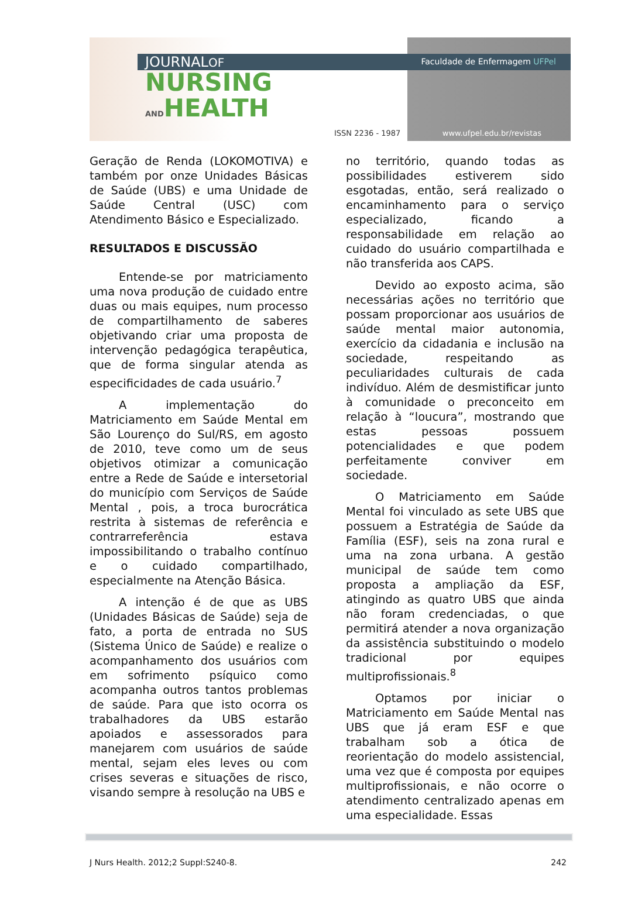JOURNALOF
NURSING
ANDHEALTH
Faculdade de Enfermagem UFPel
ISSN 2236 - 1987 www.ufpel.edu.br/revistas
Geração de Renda (LOKOMOTIVA) e também por onze Unidades Básicas de Saúde (UBS) e uma Unidade de Saúde Central (USC) com Atendimento Básico e Especializado.
RESULTADOS E DISCUSSÃO
Entende-se por matriciamento uma nova produção de cuidado entre duas ou mais equipes, num processo de compartilhamento de saberes objetivando criar uma proposta de intervenção pedagógica terapêutica, que de forma singular atenda as especificidades de cada usuário.<sup>7</sup>
A implementação do Matriciamento em Saúde Mental em São Lourenço do Sul/RS, em agosto de 2010, teve como um de seus objetivos otimizar a comunicação entre a Rede de Saúde e intersetorial do município com Serviços de Saúde Mental , pois, a troca burocrática restrita à sistemas de referência e contrarreferência estava impossibilitando o trabalho contínuo e o cuidado compartilhado, especialmente na Atenção Básica.
A intenção é de que as UBS (Unidades Básicas de Saúde) seja de fato, a porta de entrada no SUS (Sistema Único de Saúde) e realize o acompanhamento dos usuários com em sofrimento psíquico como acompanha outros tantos problemas de saúde. Para que isto ocorra os trabalhadores da UBS estarão apoiados e assessorados para manejarem com usuários de saúde mental, sejam eles leves ou com crises severas e situações de risco, visando sempre à resolução na UBS e
no território, quando todas as possibilidades estiverem sido esgotadas, então, será realizado o encaminhamento para o serviço especializado, ficando a responsabilidade em relação ao cuidado do usuário compartilhada e não transferida aos CAPS.
Devido ao exposto acima, são necessárias ações no território que possam proporcionar aos usuários de saúde mental maior autonomia, exercício da cidadania e inclusão na sociedade, respeitando as peculiaridades culturais de cada indivíduo. Além de desmistificar junto à comunidade o preconceito em relação à “loucura”, mostrando que estas pessoas possuem potencialidades e que podem perfeitamente conviver em sociedade.
O Matriciamento em Saúde Mental foi vinculado as sete UBS que possuem a Estratégia de Saúde da Família (ESF), seis na zona rural e uma na zona urbana. A gestão municipal de saúde tem como proposta a ampliação da ESF, atingindo as quatro UBS que ainda não foram credenciadas, o que permitirá atender a nova organização da assistência substituindo o modelo tradicional por equipes multiprofissionais.<sup>8</sup>
Optamos por iniciar o Matriciamento em Saúde Mental nas UBS que já eram ESF e que trabalham sob a ótica de reorientação do modelo assistencial, uma vez que é composta por equipes multiprofissionais, e não ocorre o atendimento centralizado apenas em uma especialidade. Essas
J Nurs Health. 2012;2 Suppl:S240-8. 242